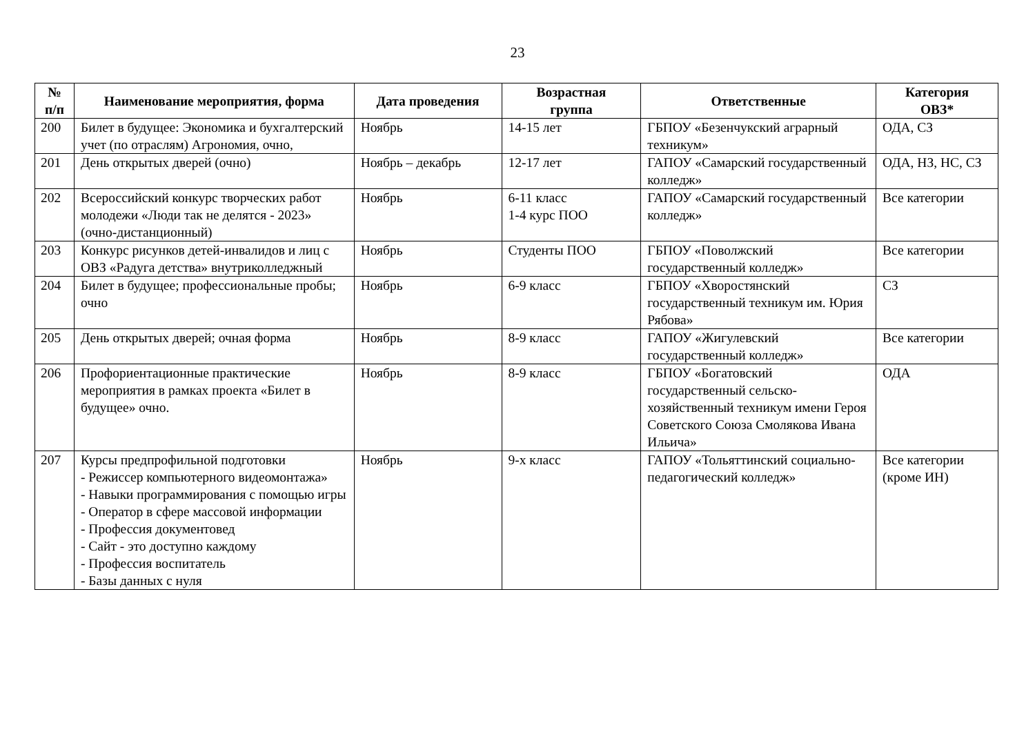23
| № п/п | Наименование мероприятия, форма | Дата проведения | Возрастная группа | Ответственные | Категория ОВЗ* |
| --- | --- | --- | --- | --- | --- |
| 200 | Билет в будущее: Экономика и бухгалтерский учет (по отраслям) Агрономия, очно, | Ноябрь | 14-15 лет | ГБПОУ «Безенчукский аграрный техникум» | ОДА, СЗ |
| 201 | День открытых дверей (очно) | Ноябрь – декабрь | 12-17 лет | ГАПОУ «Самарский государственный колледж» | ОДА, НЗ, НС, СЗ |
| 202 | Всероссийский конкурс творческих работ молодежи «Люди так не делятся - 2023» (очно-дистанционный) | Ноябрь | 6-11 класс 1-4 курс ПОО | ГАПОУ «Самарский государственный колледж» | Все категории |
| 203 | Конкурс рисунков детей-инвалидов и лиц с ОВЗ «Радуга детства» внутриколледжный | Ноябрь | Студенты ПОО | ГБПОУ «Поволжский государственный колледж» | Все категории |
| 204 | Билет в будущее; профессиональные пробы; очно | Ноябрь | 6-9 класс | ГБПОУ «Хворостянский государственный техникум им. Юрия Рябова» | СЗ |
| 205 | День открытых дверей; очная форма | Ноябрь | 8-9 класс | ГАПОУ «Жигулевский государственный колледж» | Все категории |
| 206 | Профориентационные практические мероприятия в рамках проекта «Билет в будущее» очно. | Ноябрь | 8-9 класс | ГБПОУ «Богатовский государственный сельско-хозяйственный техникум имени Героя Советского Союза Смолякова Ивана Ильича» | ОДА |
| 207 | Курсы предпрофильной подготовки - Режиссер компьютерного видеомонтажа» - Навыки программирования с помощью игры - Оператор в сфере массовой информации - Профессия документовед - Сайт - это доступно каждому - Профессия воспитатель - Базы данных с нуля | Ноябрь | 9-х класс | ГАПОУ «Тольяттинский социально-педагогический колледж» | Все категории (кроме ИН) |